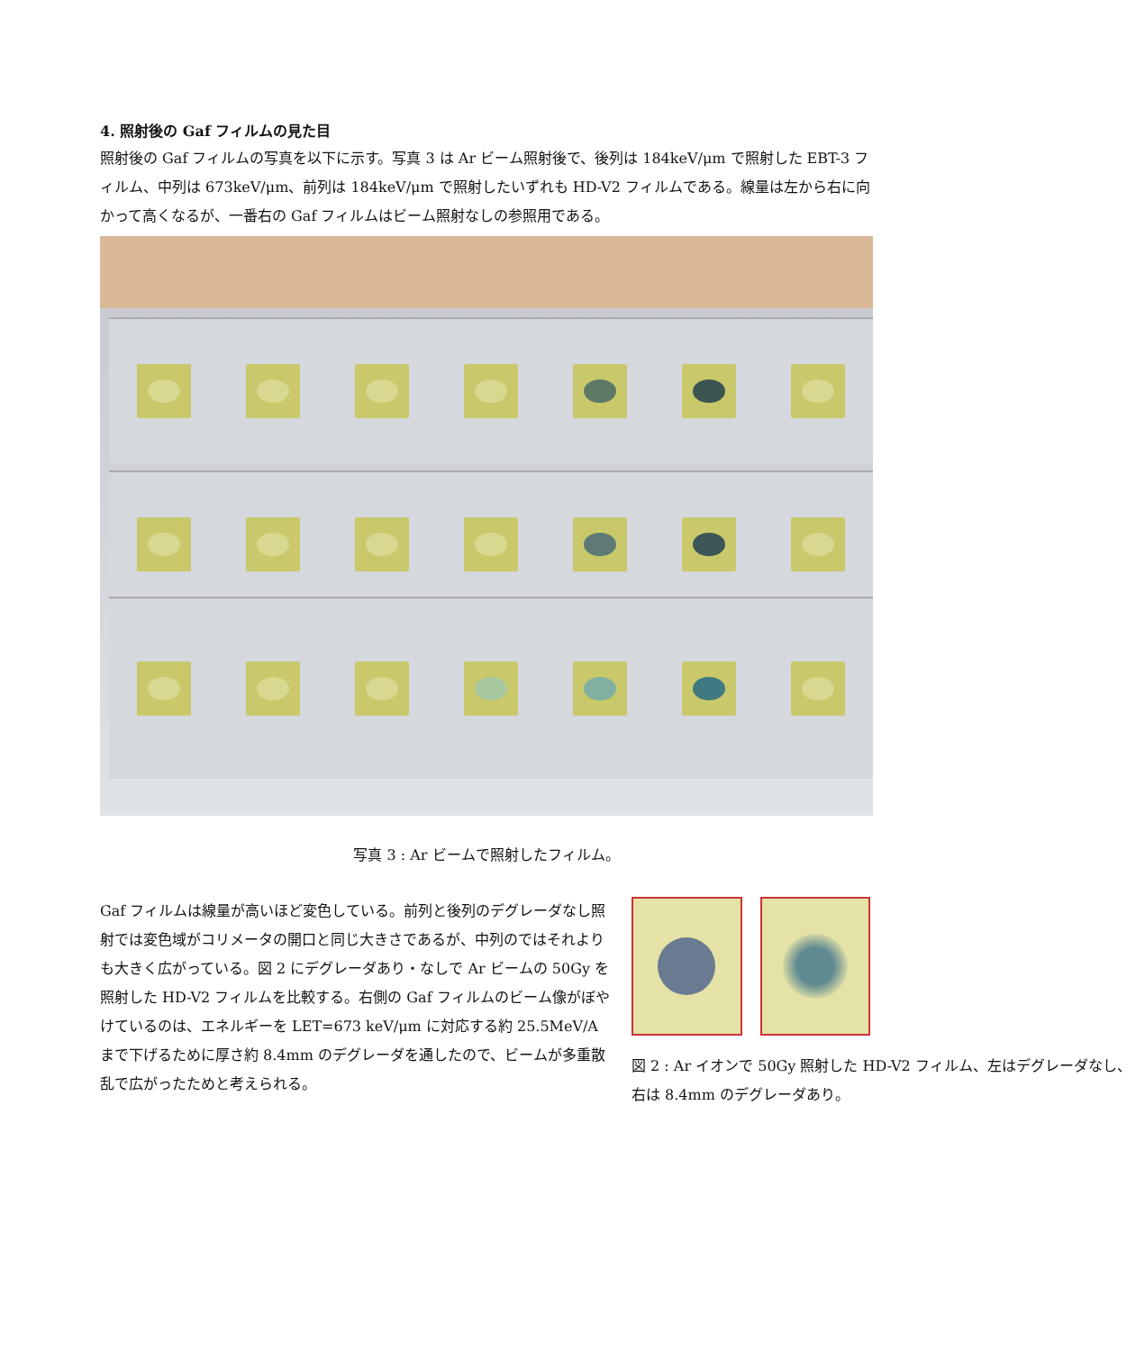4. 照射後の Gaf フィルムの見た目
照射後の Gaf フィルムの写真を以下に示す。写真 3 は Ar ビーム照射後で、後列は 184keV/μm で照射した EBT-3 フィルム、中列は 673keV/μm、前列は 184keV/μm で照射したいずれも HD-V2 フィルムである。線量は左から右に向かって高くなるが、一番右の Gaf フィルムはビーム照射なしの参照用である。
写真 3 : Ar ビームで照射したフィルム。
Gaf フィルムは線量が高いほど変色している。前列と後列のデグレーダなし照射では変色域がコリメータの開口と同じ大きさであるが、中列のではそれよりも大きく広がっている。図 2 にデグレーダあり・なしで Ar ビームの 50Gy を照射した HD-V2 フィルムを比較する。右側の Gaf フィルムのビーム像がぼやけているのは、エネルギーを LET=673 keV/μm に対応する約 25.5MeV/A まで下げるために厚さ約 8.4mm のデグレーダを通したので、ビームが多重散乱で広がったためと考えられる。
図 2 : Ar イオンで 50Gy 照射した HD-V2 フィルム、左はデグレーダなし、右は 8.4mm のデグレーダあり。